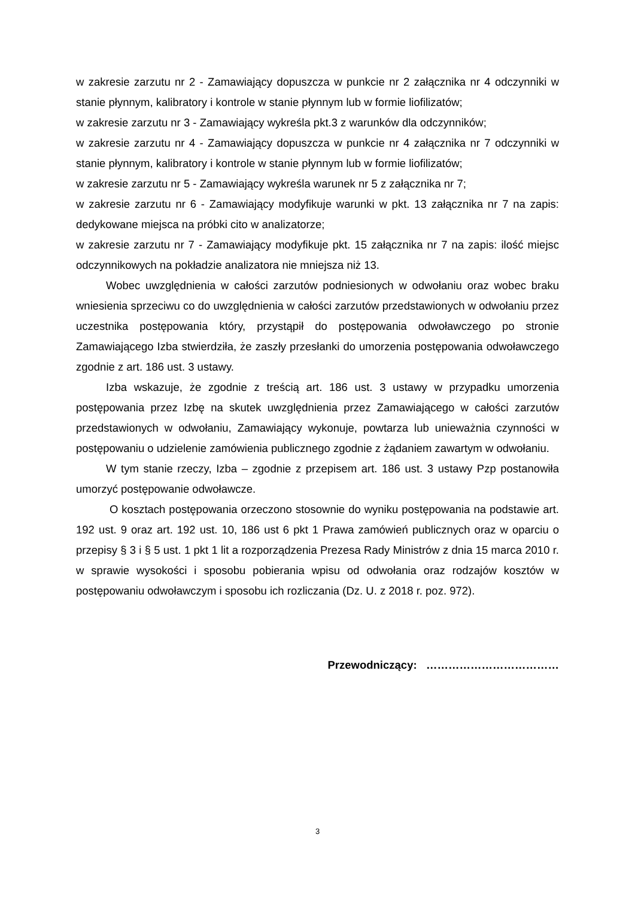w zakresie zarzutu nr 2 - Zamawiający dopuszcza w punkcie nr 2 załącznika nr 4 odczynniki w stanie płynnym, kalibratory i kontrole w stanie płynnym lub w formie liofilizatów;
w zakresie zarzutu nr 3 - Zamawiający wykreśla pkt.3 z warunków dla odczynników;
w zakresie zarzutu nr 4 - Zamawiający dopuszcza w punkcie nr 4 załącznika nr 7 odczynniki w stanie płynnym, kalibratory i kontrole w stanie płynnym lub w formie liofilizatów;
w zakresie zarzutu nr 5 - Zamawiający wykreśla warunek nr 5 z załącznika nr 7;
w zakresie zarzutu nr 6 - Zamawiający modyfikuje warunki w pkt. 13 załącznika nr 7 na zapis: dedykowane miejsca na próbki cito w analizatorze;
w zakresie zarzutu nr 7 - Zamawiający modyfikuje pkt. 15 załącznika nr 7 na zapis: ilość miejsc odczynnikowych na pokładzie analizatora nie mniejsza niż 13.
Wobec uwzględnienia w całości zarzutów podniesionych w odwołaniu oraz wobec braku wniesienia sprzeciwu co do uwzględnienia w całości zarzutów przedstawionych w odwołaniu przez uczestnika postępowania który, przystąpił do postępowania odwoławczego po stronie Zamawiającego Izba stwierdziła, że zaszły przesłanki do umorzenia postępowania odwoławczego zgodnie z art. 186 ust. 3 ustawy.
Izba wskazuje, że zgodnie z treścią art. 186 ust. 3 ustawy w przypadku umorzenia postępowania przez Izbę na skutek uwzględnienia przez Zamawiającego w całości zarzutów przedstawionych w odwołaniu, Zamawiający wykonuje, powtarza lub unieważnia czynności w postępowaniu o udzielenie zamówienia publicznego zgodnie z żądaniem zawartym w odwołaniu.
W tym stanie rzeczy, Izba – zgodnie z przepisem art. 186 ust. 3 ustawy Pzp postanowiła umorzyć postępowanie odwoławcze.
O kosztach postępowania orzeczono stosownie do wyniku postępowania na podstawie art. 192 ust. 9 oraz art. 192 ust. 10, 186 ust 6 pkt 1 Prawa zamówień publicznych oraz w oparciu o przepisy § 3 i § 5 ust. 1 pkt 1 lit a rozporządzenia Prezesa Rady Ministrów z dnia 15 marca 2010 r. w sprawie wysokości i sposobu pobierania wpisu od odwołania oraz rodzajów kosztów w postępowaniu odwoławczym i sposobu ich rozliczania (Dz. U. z 2018 r. poz. 972).
Przewodniczący: ………………………………
3